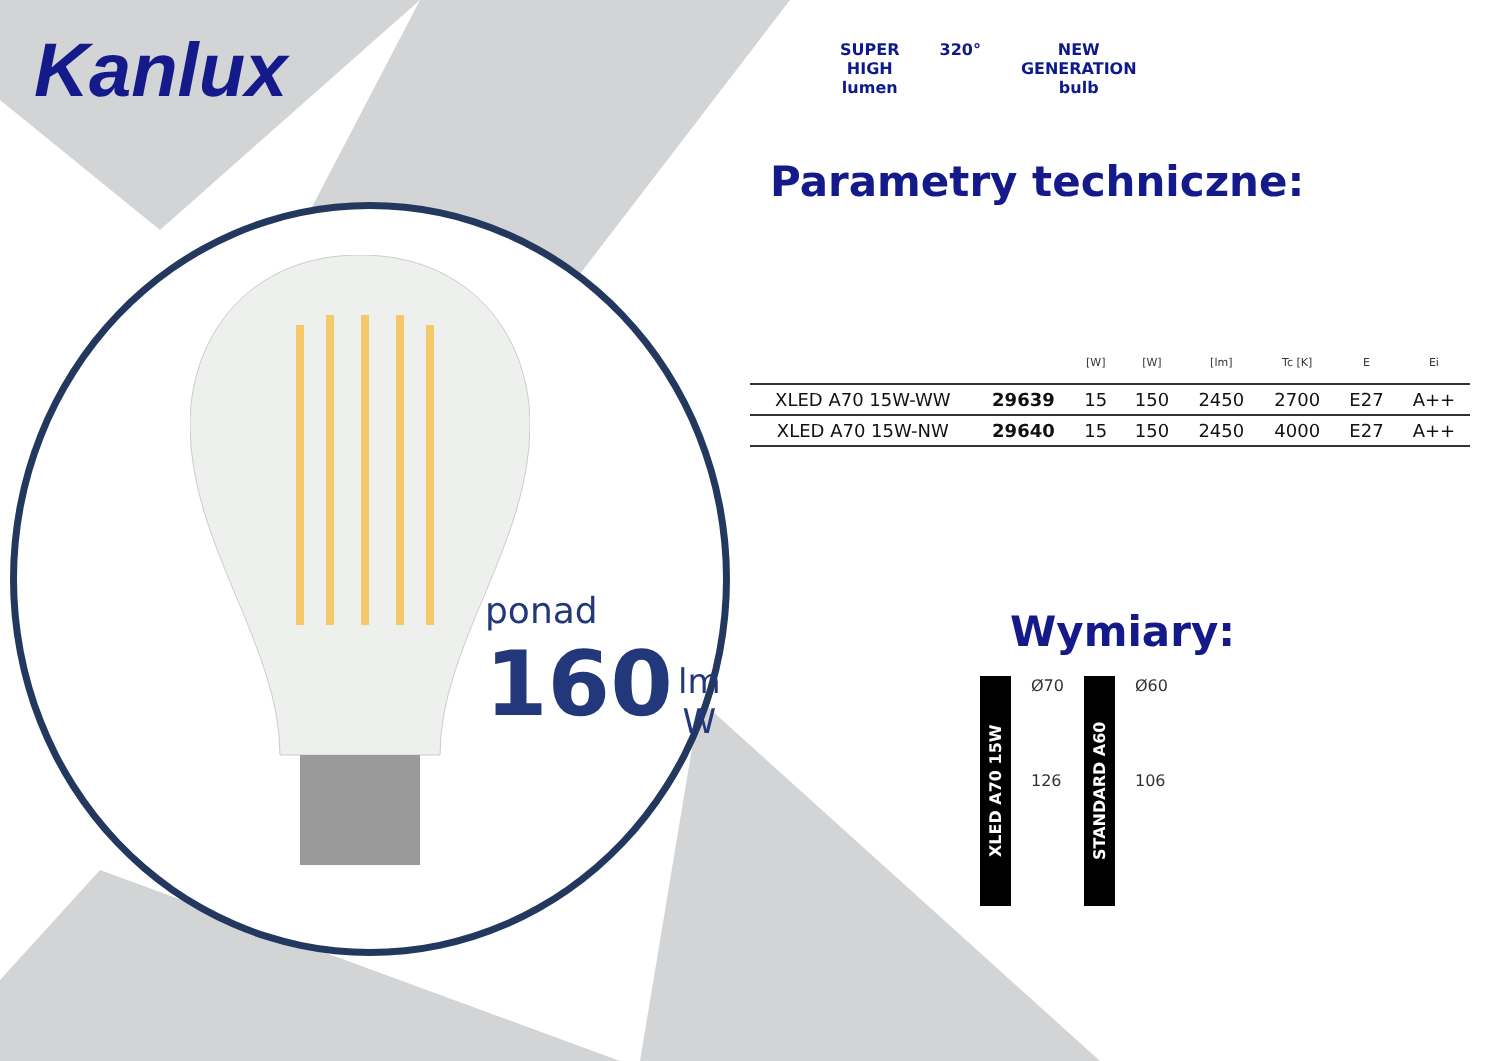Kanlux
ponad
160 lm
W
SUPER
HIGH
lumen
320° NEW
GENERATION
bulb
Parametry techniczne:
| | | [W] | [W] | [lm] | Tc [K] | E | Ei |
| --- | --- | --- | --- | --- | --- | --- | --- |
| XLED A70 15W-WW | 29639 | 15 | 150 | 2450 | 2700 | E27 | A++ |
| XLED A70 15W-NW | 29640 | 15 | 150 | 2450 | 4000 | E27 | A++ |
Wymiary:
XLED A70 15W
Ø70
126
STANDARD A60
Ø60
106